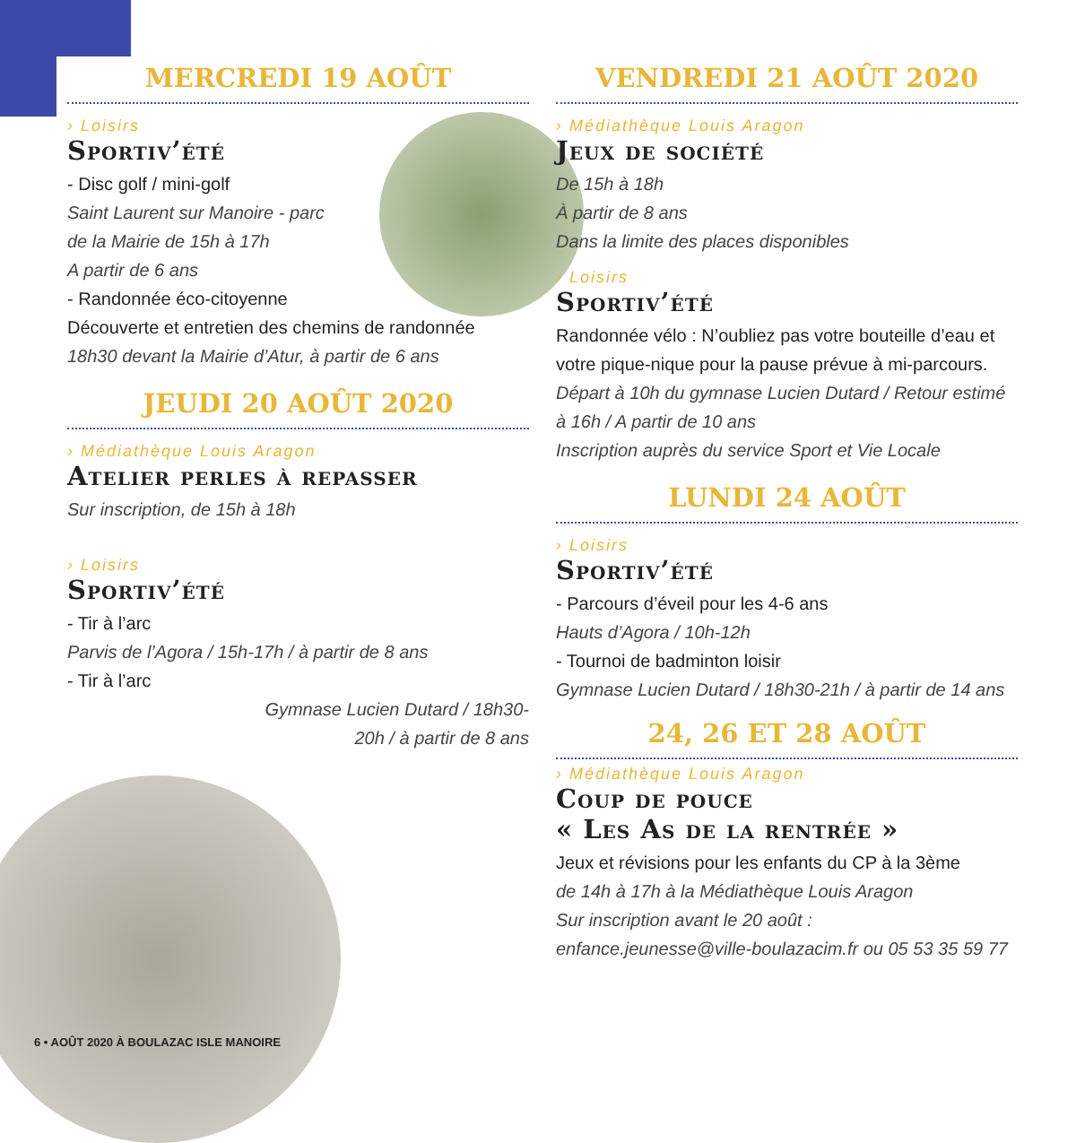MERCREDI 19 AOÛT
› Loisirs
Sportiv’été
- Disc golf / mini-golf
Saint Laurent sur Manoire - parc
de la Mairie de 15h à 17h
A partir de 6 ans
- Randonnée éco-citoyenne
Découverte et entretien des chemins de randonnée
18h30 devant la Mairie d’Atur, à partir de 6 ans
JEUDI 20 AOÛT 2020
› Médiathèque Louis Aragon
Atelier perles à repasser
Sur inscription, de 15h à 18h
› Loisirs
Sportiv’été
- Tir à l’arc
Parvis de l’Agora / 15h-17h / à partir de 8 ans
- Tir à l’arc
Gymnase Lucien Dutard / 18h30-20h / à partir de 8 ans
VENDREDI 21 AOÛT 2020
› Médiathèque Louis Aragon
Jeux de société
De 15h à 18h
À partir de 8 ans
Dans la limite des places disponibles
› Loisirs
Sportiv’été
Randonnée vélo : N’oubliez pas votre bouteille d’eau et votre pique-nique pour la pause prévue à mi-parcours.
Départ à 10h du gymnase Lucien Dutard / Retour estimé à 16h / A partir de 10 ans
Inscription auprès du service Sport et Vie Locale
LUNDI 24 AOÛT
› Loisirs
Sportiv’été
- Parcours d’éveil pour les 4-6 ans
Hauts d’Agora / 10h-12h
- Tournoi de badminton loisir
Gymnase Lucien Dutard / 18h30-21h / à partir de 14 ans
24, 26 ET 28 AOÛT
› Médiathèque Louis Aragon
Coup de pouce
« Les As de la rentrée »
Jeux et révisions pour les enfants du CP à la 3ème
de 14h à 17h à la Médiathèque Louis Aragon
Sur inscription avant le 20 août :
enfance.jeunesse@ville-boulazacim.fr ou 05 53 35 59 77
6 • AOÛT 2020 À BOULAZAC ISLE MANOIRE